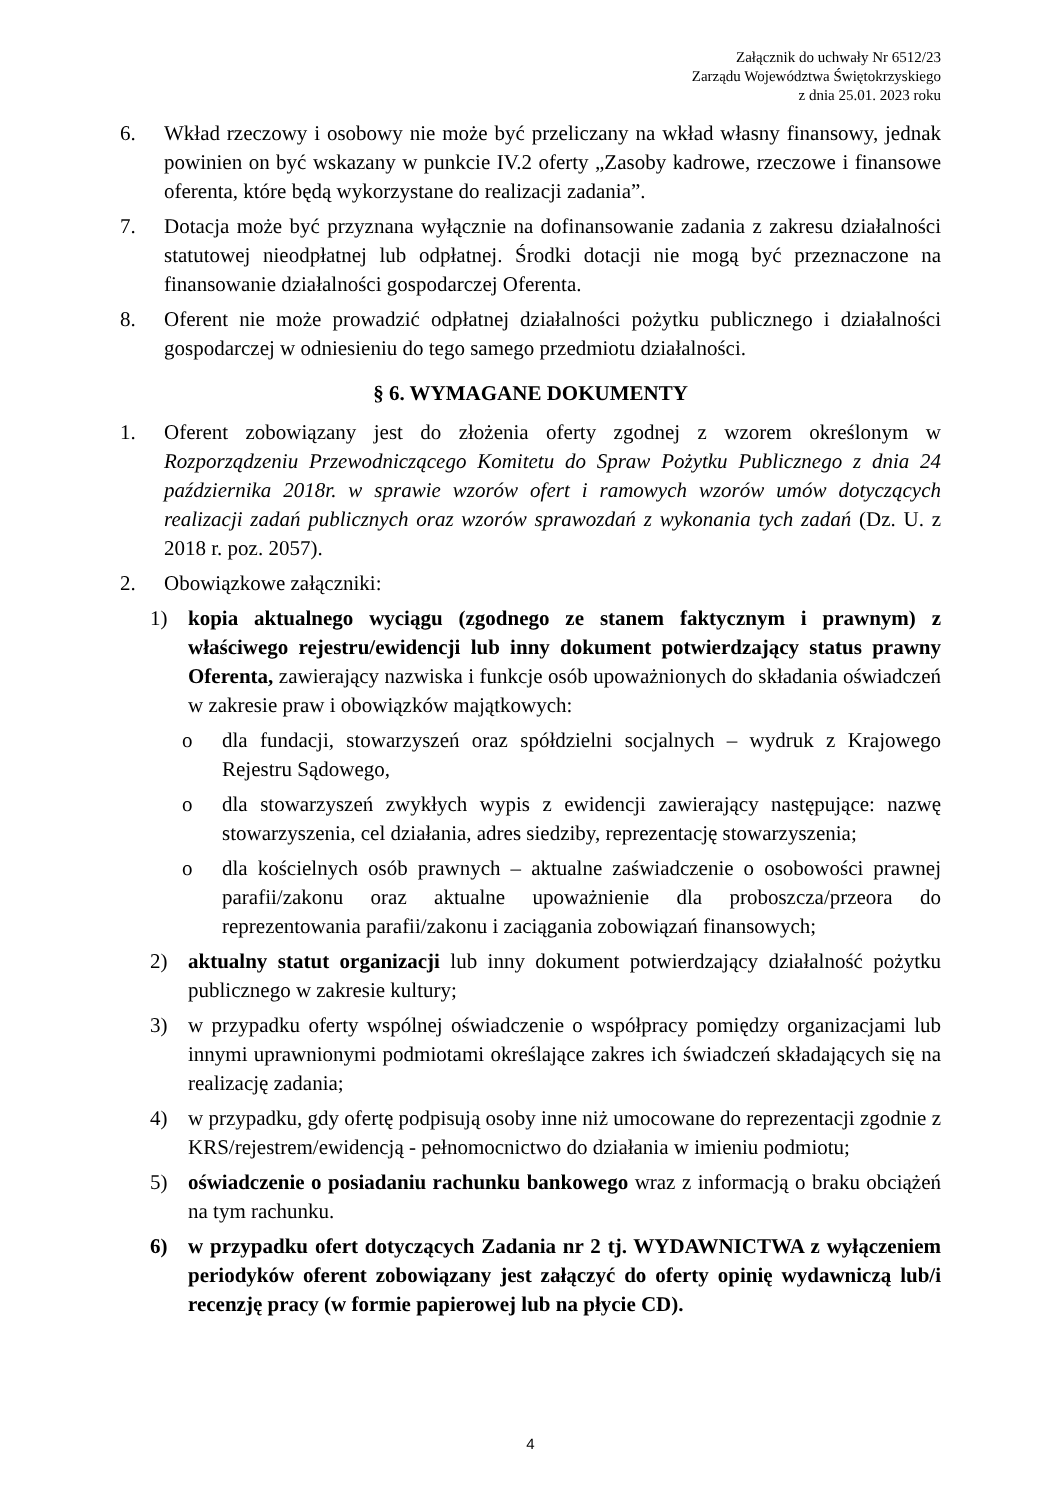Załącznik do uchwały Nr 6512/23
Zarządu Województwa Świętokrzyskiego
z dnia 25.01. 2023 roku
6. Wkład rzeczowy i osobowy nie może być przeliczany na wkład własny finansowy, jednak powinien on być wskazany w punkcie IV.2 oferty „Zasoby kadrowe, rzeczowe i finansowe oferenta, które będą wykorzystane do realizacji zadania”.
7. Dotacja może być przyznana wyłącznie na dofinansowanie zadania z zakresu działalności statutowej nieodpłatnej lub odpłatnej. Środki dotacji nie mogą być przeznaczone na finansowanie działalności gospodarczej Oferenta.
8. Oferent nie może prowadzić odpłatnej działalności pożytku publicznego i działalności gospodarczej w odniesieniu do tego samego przedmiotu działalności.
§ 6. WYMAGANE DOKUMENTY
1. Oferent zobowiązany jest do złożenia oferty zgodnej z wzorem określonym w Rozporządzeniu Przewodniczącego Komitetu do Spraw Pożytku Publicznego z dnia 24 października 2018r. w sprawie wzorów ofert i ramowych wzorów umów dotyczących realizacji zadań publicznych oraz wzorów sprawozdań z wykonania tych zadań (Dz. U. z 2018 r. poz. 2057).
2. Obowiązkowe załączniki:
1) kopia aktualnego wyciągu (zgodnego ze stanem faktycznym i prawnym) z właściwego rejestru/ewidencji lub inny dokument potwierdzający status prawny Oferenta, zawierający nazwiska i funkcje osób upoważnionych do składania oświadczeń w zakresie praw i obowiązków majątkowych:
o dla fundacji, stowarzyszeń oraz spółdzielni socjalnych – wydruk z Krajowego Rejestru Sądowego,
o dla stowarzyszeń zwykłych wypis z ewidencji zawierający następujące: nazwę stowarzyszenia, cel działania, adres siedziby, reprezentację stowarzyszenia;
o dla kościelnych osób prawnych – aktualne zaświadczenie o osobowości prawnej parafii/zakonu oraz aktualne upoważnienie dla proboszcza/przeora do reprezentowania parafii/zakonu i zaciągania zobowiązań finansowych;
2) aktualny statut organizacji lub inny dokument potwierdzający działalność pożytku publicznego w zakresie kultury;
3) w przypadku oferty wspólnej oświadczenie o współpracy pomiędzy organizacjami lub innymi uprawnionymi podmiotami określające zakres ich świadczeń składających się na realizację zadania;
4) w przypadku, gdy ofertę podpisują osoby inne niż umocowane do reprezentacji zgodnie z KRS/rejestrem/ewidencją - pełnomocnictwo do działania w imieniu podmiotu;
5) oświadczenie o posiadaniu rachunku bankowego wraz z informacją o braku obciążeń na tym rachunku.
6) w przypadku ofert dotyczących Zadania nr 2 tj. WYDAWNICTWA z wyłączeniem periodyków oferent zobowiązany jest załączyć do oferty opinię wydawniczą lub/i recenzję pracy (w formie papierowej lub na płycie CD).
4